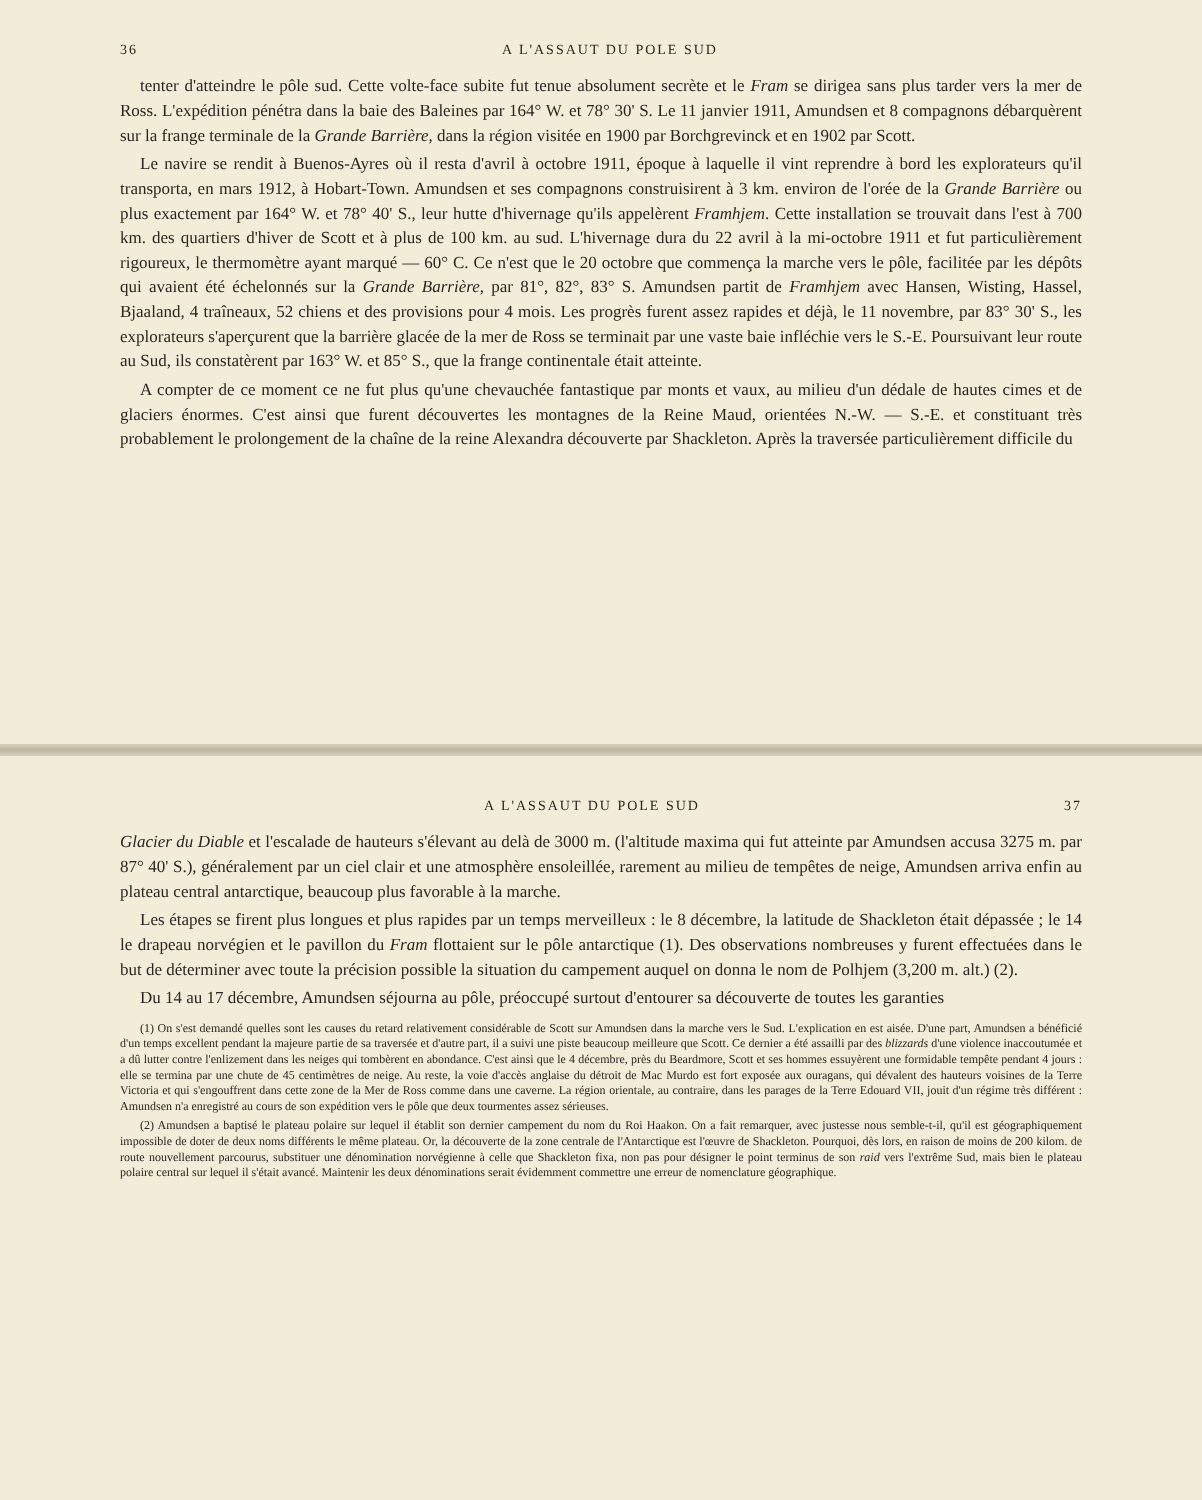36 A L'ASSAUT DU POLE SUD
tenter d'atteindre le pôle sud. Cette volte-face subite fut tenue absolument secrète et le Fram se dirigea sans plus tarder vers la mer de Ross. L'expédition pénétra dans la baie des Baleines par 164° W. et 78° 30' S. Le 11 janvier 1911, Amundsen et 8 compagnons débarquèrent sur la frange terminale de la Grande Barrière, dans la région visitée en 1900 par Borchgrevinck et en 1902 par Scott.
Le navire se rendit à Buenos-Ayres où il resta d'avril à octobre 1911, époque à laquelle il vint reprendre à bord les explorateurs qu'il transporta, en mars 1912, à Hobart-Town. Amundsen et ses compagnons construisirent à 3 km. environ de l'orée de la Grande Barrière ou plus exactement par 164° W. et 78° 40' S., leur hutte d'hivernage qu'ils appelèrent Framhjem. Cette installation se trouvait dans l'est à 700 km. des quartiers d'hiver de Scott et à plus de 100 km. au sud. L'hivernage dura du 22 avril à la mi-octobre 1911 et fut particulièrement rigoureux, le thermomètre ayant marqué — 60° C. Ce n'est que le 20 octobre que commença la marche vers le pôle, facilitée par les dépôts qui avaient été échelonnés sur la Grande Barrière, par 81°, 82°, 83° S. Amundsen partit de Framhjem avec Hansen, Wisting, Hassel, Bjaaland, 4 traîneaux, 52 chiens et des provisions pour 4 mois. Les progrès furent assez rapides et déjà, le 11 novembre, par 83° 30' S., les explorateurs s'aperçurent que la barrière glacée de la mer de Ross se terminait par une vaste baie infléchie vers le S.-E. Poursuivant leur route au Sud, ils constatèrent par 163° W. et 85° S., que la frange continentale était atteinte.
A compter de ce moment ce ne fut plus qu'une chevauchée fantastique par monts et vaux, au milieu d'un dédale de hautes cimes et de glaciers énormes. C'est ainsi que furent découvertes les montagnes de la Reine Maud, orientées N.-W. — S.-E. et constituant très probablement le prolongement de la chaîne de la reine Alexandra découverte par Shackleton. Après la traversée particulièrement difficile du
A L'ASSAUT DU POLE SUD 37
Glacier du Diable et l'escalade de hauteurs s'élevant au delà de 3000 m. (l'altitude maxima qui fut atteinte par Amundsen accusa 3275 m. par 87° 40' S.), généralement par un ciel clair et une atmosphère ensoleillée, rarement au milieu de tempêtes de neige, Amundsen arriva enfin au plateau central antarctique, beaucoup plus favorable à la marche.
Les étapes se firent plus longues et plus rapides par un temps merveilleux : le 8 décembre, la latitude de Shackleton était dépassée ; le 14 le drapeau norvégien et le pavillon du Fram flottaient sur le pôle antarctique (1). Des observations nombreuses y furent effectuées dans le but de déterminer avec toute la précision possible la situation du campement auquel on donna le nom de Polhjem (3,200 m. alt.) (2).
Du 14 au 17 décembre, Amundsen séjourna au pôle, préoccupé surtout d'entourer sa découverte de toutes les garanties
(1) On s'est demandé quelles sont les causes du retard relativement considérable de Scott sur Amundsen dans la marche vers le Sud. L'explication en est aisée. D'une part, Amundsen a bénéficié d'un temps excellent pendant la majeure partie de sa traversée et d'autre part, il a suivi une piste beaucoup meilleure que Scott. Ce dernier a été assailli par des blizzards d'une violence inaccoutumée et a dû lutter contre l'enlizement dans les neiges qui tombèrent en abondance. C'est ainsi que le 4 décembre, près du Beardmore, Scott et ses hommes essuyèrent une formidable tempête pendant 4 jours : elle se termina par une chute de 45 centimètres de neige. Au reste, la voie d'accès anglaise du détroit de Mac Murdo est fort exposée aux ouragans, qui dévalent des hauteurs voisines de la Terre Victoria et qui s'engouffrent dans cette zone de la Mer de Ross comme dans une caverne. La région orientale, au contraire, dans les parages de la Terre Edouard VII, jouit d'un régime très différent : Amundsen n'a enregistré au cours de son expédition vers le pôle que deux tourmentes assez sérieuses.
(2) Amundsen a baptisé le plateau polaire sur lequel il établit son dernier campement du nom du Roi Haakon. On a fait remarquer, avec justesse nous semble-t-il, qu'il est géographiquement impossible de doter de deux noms différents le même plateau. Or, la découverte de la zone centrale de l'Antarctique est l'œuvre de Shackleton. Pourquoi, dès lors, en raison de moins de 200 kilom. de route nouvellement parcourus, substituer une dénomination norvégienne à celle que Shackleton fixa, non pas pour désigner le point terminus de son raid vers l'extrême Sud, mais bien le plateau polaire central sur lequel il s'était avancé. Maintenir les deux dénominations serait évidemment commettre une erreur de nomenclature géographique.